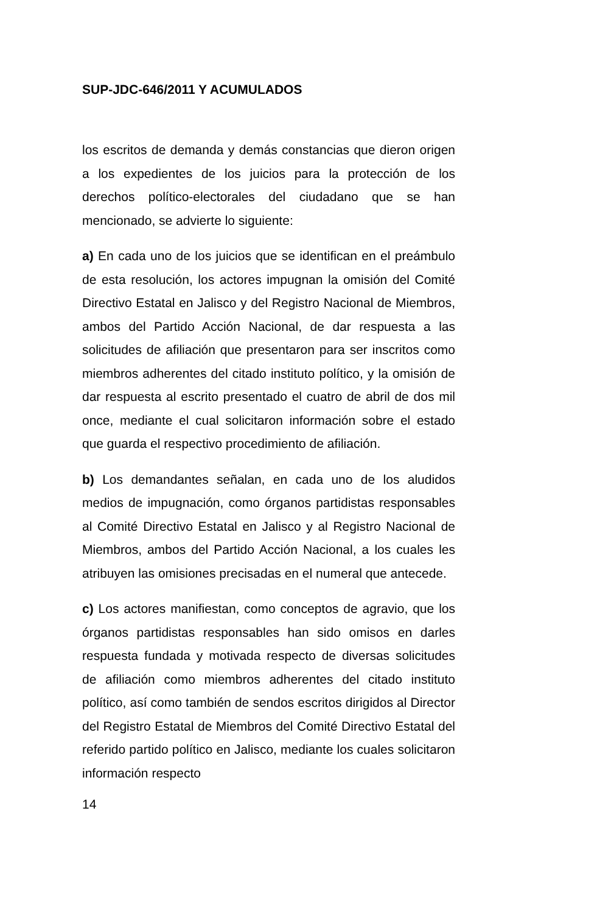SUP-JDC-646/2011 Y ACUMULADOS
los escritos de demanda y demás constancias que dieron origen a los expedientes de los juicios para la protección de los derechos político-electorales del ciudadano que se han mencionado, se advierte lo siguiente:
a) En cada uno de los juicios que se identifican en el preámbulo de esta resolución, los actores impugnan la omisión del Comité Directivo Estatal en Jalisco y del Registro Nacional de Miembros, ambos del Partido Acción Nacional, de dar respuesta a las solicitudes de afiliación que presentaron para ser inscritos como miembros adherentes del citado instituto político, y la omisión de dar respuesta al escrito presentado el cuatro de abril de dos mil once, mediante el cual solicitaron información sobre el estado que guarda el respectivo procedimiento de afiliación.
b) Los demandantes señalan, en cada uno de los aludidos medios de impugnación, como órganos partidistas responsables al Comité Directivo Estatal en Jalisco y al Registro Nacional de Miembros, ambos del Partido Acción Nacional, a los cuales les atribuyen las omisiones precisadas en el numeral que antecede.
c) Los actores manifiestan, como conceptos de agravio, que los órganos partidistas responsables han sido omisos en darles respuesta fundada y motivada respecto de diversas solicitudes de afiliación como miembros adherentes del citado instituto político, así como también de sendos escritos dirigidos al Director del Registro Estatal de Miembros del Comité Directivo Estatal del referido partido político en Jalisco, mediante los cuales solicitaron información respecto
14